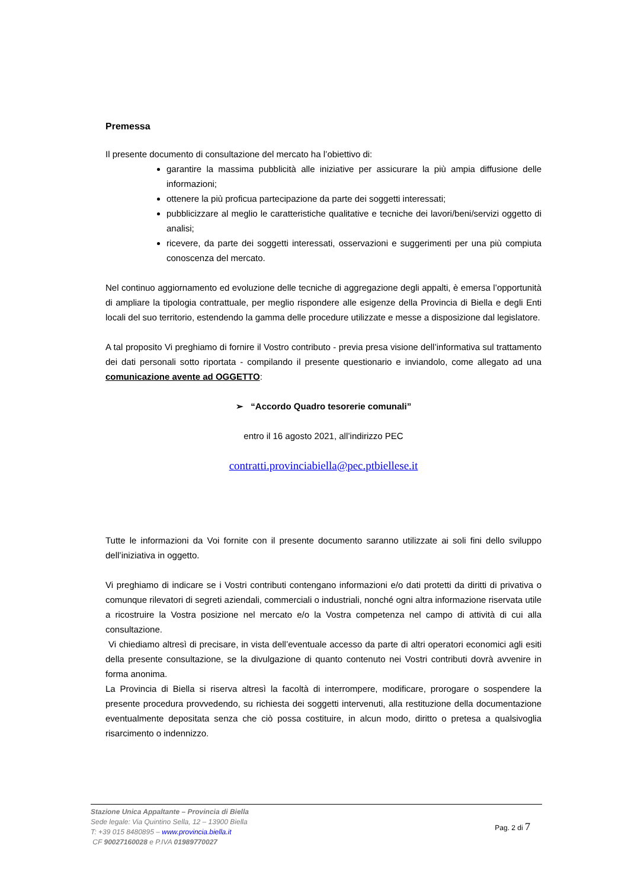Premessa
Il presente documento di consultazione del mercato ha l’obiettivo di:
garantire la massima pubblicità alle iniziative per assicurare la più ampia diffusione delle informazioni;
ottenere la più proficua partecipazione da parte dei soggetti interessati;
pubblicizzare al meglio le caratteristiche qualitative e tecniche dei lavori/beni/servizi oggetto di analisi;
ricevere, da parte dei soggetti interessati, osservazioni e suggerimenti per una più compiuta conoscenza del mercato.
Nel continuo aggiornamento ed evoluzione delle tecniche di aggregazione degli appalti, è emersa l’opportunità di ampliare la tipologia contrattuale, per meglio rispondere alle esigenze della Provincia di Biella e degli Enti locali del suo territorio, estendendo la gamma delle procedure utilizzate e messe a disposizione dal legislatore.
A tal proposito Vi preghiamo di fornire il Vostro contributo - previa presa visione dell’informativa sul trattamento dei dati personali sotto riportata - compilando il presente questionario e inviandolo, come allegato ad una comunicazione avente ad OGGETTO:
➢ “Accordo Quadro tesorerie comunali”
entro il 16 agosto 2021, all’indirizzo PEC
contratti.provinciabiella@pec.ptbiellese.it
Tutte le informazioni da Voi fornite con il presente documento saranno utilizzate ai soli fini dello sviluppo dell’iniziativa in oggetto.
Vi preghiamo di indicare se i Vostri contributi contengano informazioni e/o dati protetti da diritti di privativa o comunque rilevatori di segreti aziendali, commerciali o industriali, nonché ogni altra informazione riservata utile a ricostruire la Vostra posizione nel mercato e/o la Vostra competenza nel campo di attività di cui alla consultazione.
Vi chiediamo altresì di precisare, in vista dell’eventuale accesso da parte di altri operatori economici agli esiti della presente consultazione, se la divulgazione di quanto contenuto nei Vostri contributi dovrà avvenire in forma anonima.
La Provincia di Biella si riserva altresì la facoltà di interrompere, modificare, prorogare o sospendere la presente procedura provvedendo, su richiesta dei soggetti intervenuti, alla restituzione della documentazione eventualmente depositata senza che ciò possa costituire, in alcun modo, diritto o pretesa a qualsivoglia risarcimento o indennizzo.
Stazione Unica Appaltante – Provincia di Biella
Sede legale: Via Quintino Sella, 12 – 13900 Biella
T: +39 015 8480895 – www.provincia.biella.it
CF 90027160028 e P.IVA 01989770027
Pag. 2 di 7